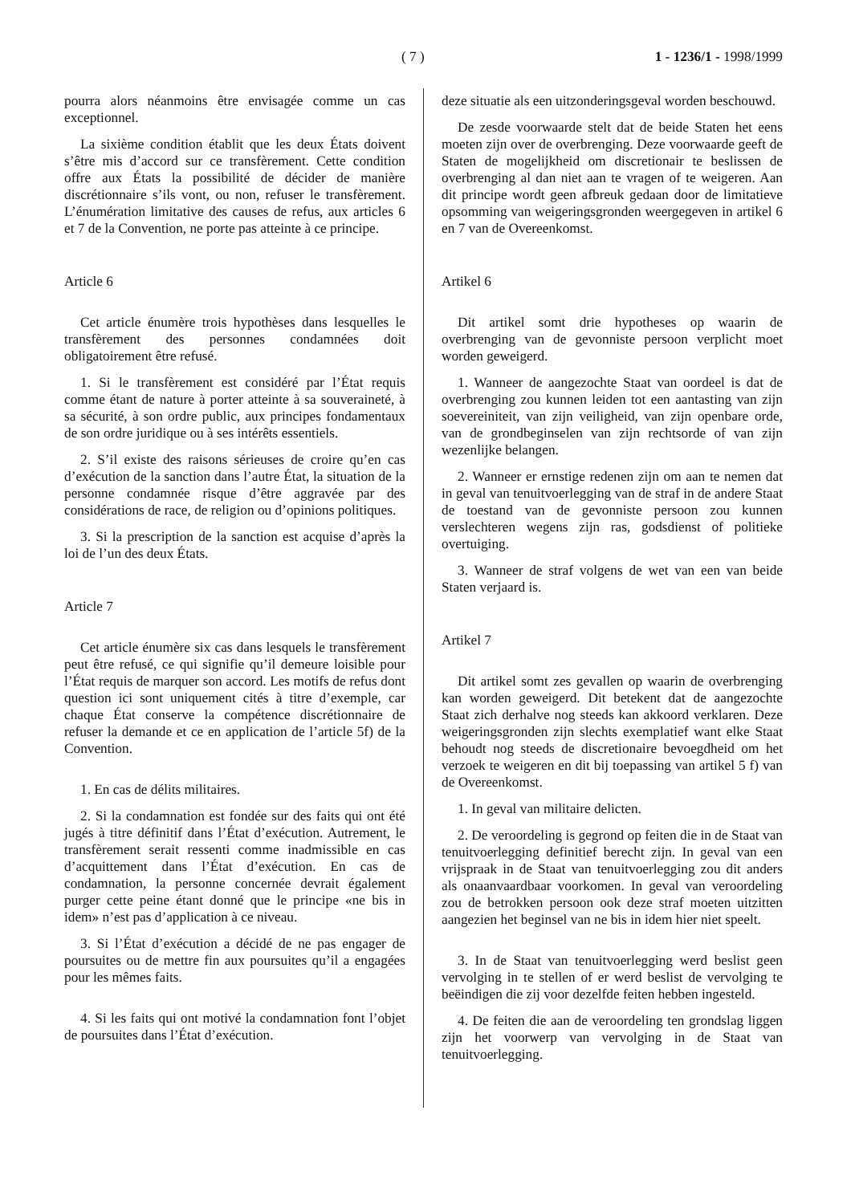( 7 ) 1 - 1236/1 - 1998/1999
pourra alors néanmoins être envisagée comme un cas exceptionnel.
La sixième condition établit que les deux États doivent s’être mis d’accord sur ce transfèrement. Cette condition offre aux États la possibilité de décider de manière discrétionnaire s’ils vont, ou non, refuser le transfèrement. L’énumération limitative des causes de refus, aux articles 6 et 7 de la Convention, ne porte pas atteinte à ce principe.
Article 6
Cet article énumère trois hypothèses dans lesquelles le transfèrement des personnes condamnées doit obligatoirement être refusé.
1. Si le transfèrement est considéré par l’État requis comme étant de nature à porter atteinte à sa souveraineté, à sa sécurité, à son ordre public, aux principes fondamentaux de son ordre juridique ou à ses intérêts essentiels.
2. S’il existe des raisons sérieuses de croire qu’en cas d’exécution de la sanction dans l’autre État, la situation de la personne condamnée risque d’être aggravée par des considérations de race, de religion ou d’opinions politiques.
3. Si la prescription de la sanction est acquise d’après la loi de l’un des deux États.
Article 7
Cet article énumère six cas dans lesquels le transfèrement peut être refusé, ce qui signifie qu’il demeure loisible pour l’État requis de marquer son accord. Les motifs de refus dont question ici sont uniquement cités à titre d’exemple, car chaque État conserve la compétence discrétionnaire de refuser la demande et ce en application de l’article 5f) de la Convention.
1. En cas de délits militaires.
2. Si la condamnation est fondée sur des faits qui ont été jugés à titre définitif dans l’État d’exécution. Autrement, le transfèrement serait ressenti comme inadmissible en cas d’acquittement dans l’État d’exécution. En cas de condamnation, la personne concernée devrait également purger cette peine étant donné que le principe «ne bis in idem» n’est pas d’application à ce niveau.
3. Si l’État d’exécution a décidé de ne pas engager de poursuites ou de mettre fin aux poursuites qu’il a engagées pour les mêmes faits.
4. Si les faits qui ont motivé la condamnation font l’objet de poursuites dans l’État d’exécution.
deze situatie als een uitzonderingsgeval worden beschouwd.
De zesde voorwaarde stelt dat de beide Staten het eens moeten zijn over de overbrenging. Deze voorwaarde geeft de Staten de mogelijkheid om discretionair te beslissen de overbrenging al dan niet aan te vragen of te weigeren. Aan dit principe wordt geen afbreuk gedaan door de limitatieve opsomming van weigeringsgronden weergegeven in artikel 6 en 7 van de Overeenkomst.
Artikel 6
Dit artikel somt drie hypotheses op waarin de overbrenging van de gevonniste persoon verplicht moet worden geweigerd.
1. Wanneer de aangezochte Staat van oordeel is dat de overbrenging zou kunnen leiden tot een aantasting van zijn soevereiniteit, van zijn veiligheid, van zijn openbare orde, van de grondbeginselen van zijn rechtsorde of van zijn wezenlijke belangen.
2. Wanneer er ernstige redenen zijn om aan te nemen dat in geval van tenuitvoerlegging van de straf in de andere Staat de toestand van de gevonniste persoon zou kunnen verslechteren wegens zijn ras, godsdienst of politieke overtuiging.
3. Wanneer de straf volgens de wet van een van beide Staten verjaard is.
Artikel 7
Dit artikel somt zes gevallen op waarin de overbrenging kan worden geweigerd. Dit betekent dat de aangezochte Staat zich derhalve nog steeds kan akkoord verklaren. Deze weigeringsgronden zijn slechts exemplatief want elke Staat behoudt nog steeds de discretionaire bevoegdheid om het verzoek te weigeren en dit bij toepassing van artikel 5 f) van de Overeenkomst.
1. In geval van militaire delicten.
2. De veroordeling is gegrond op feiten die in de Staat van tenuitvoerlegging definitief berecht zijn. In geval van een vrijspraak in de Staat van tenuitvoerlegging zou dit anders als onaanvaardbaar voorkomen. In geval van veroordeling zou de betrokken persoon ook deze straf moeten uitzitten aangezien het beginsel van ne bis in idem hier niet speelt.
3. In de Staat van tenuitvoerlegging werd beslist geen vervolging in te stellen of er werd beslist de vervolging te beëindigen die zij voor dezelfde feiten hebben ingesteld.
4. De feiten die aan de veroordeling ten grondslag liggen zijn het voorwerp van vervolging in de Staat van tenuitvoerlegging.